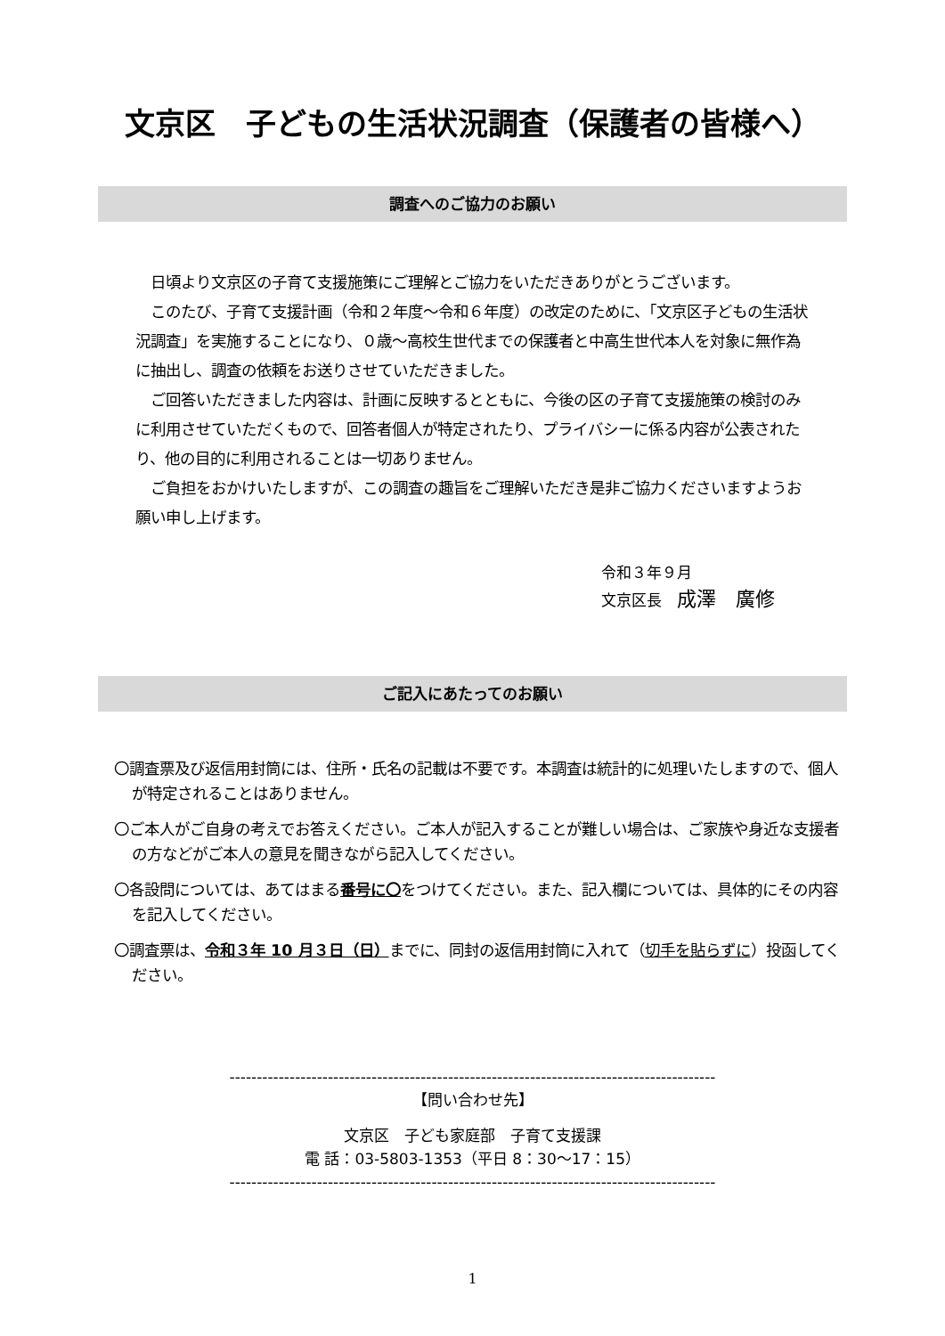文京区　子どもの生活状況調査（保護者の皆様へ）
調査へのご協力のお願い
　日頃より文京区の子育て支援施策にご理解とご協力をいただきありがとうございます。
　このたび、子育て支援計画（令和２年度～令和６年度）の改定のために、「文京区子どもの生活状況調査」を実施することになり、０歳～高校生世代までの保護者と中高生世代本人を対象に無作為に抽出し、調査の依頼をお送りさせていただきました。
　ご回答いただきました内容は、計画に反映するとともに、今後の区の子育て支援施策の検討のみに利用させていただくもので、回答者個人が特定されたり、プライバシーに係る内容が公表されたり、他の目的に利用されることは一切ありません。
　ご負担をおかけいたしますが、この調査の趣旨をご理解いただき是非ご協力くださいますようお願い申し上げます。
令和３年９月
文京区長　成澤　廣修
ご記入にあたってのお願い
〇調査票及び返信用封筒には、住所・氏名の記載は不要です。本調査は統計的に処理いたしますので、個人が特定されることはありません。
〇ご本人がご自身の考えでお答えください。ご本人が記入することが難しい場合は、ご家族や身近な支援者の方などがご本人の意見を聞きながら記入してください。
〇各設問については、あてはまる番号に〇をつけてください。また、記入欄については、具体的にその内容を記入してください。
〇調査票は、令和３年 10 月３日（日）までに、同封の返信用封筒に入れて（切手を貼らずに）投函してください。
-----------------------------------------------------------------------------------------
【問い合わせ先】
文京区　子ども家庭部　子育て支援課
電 話：03-5803-1353（平日 8：30～17：15）
-----------------------------------------------------------------------------------------
1